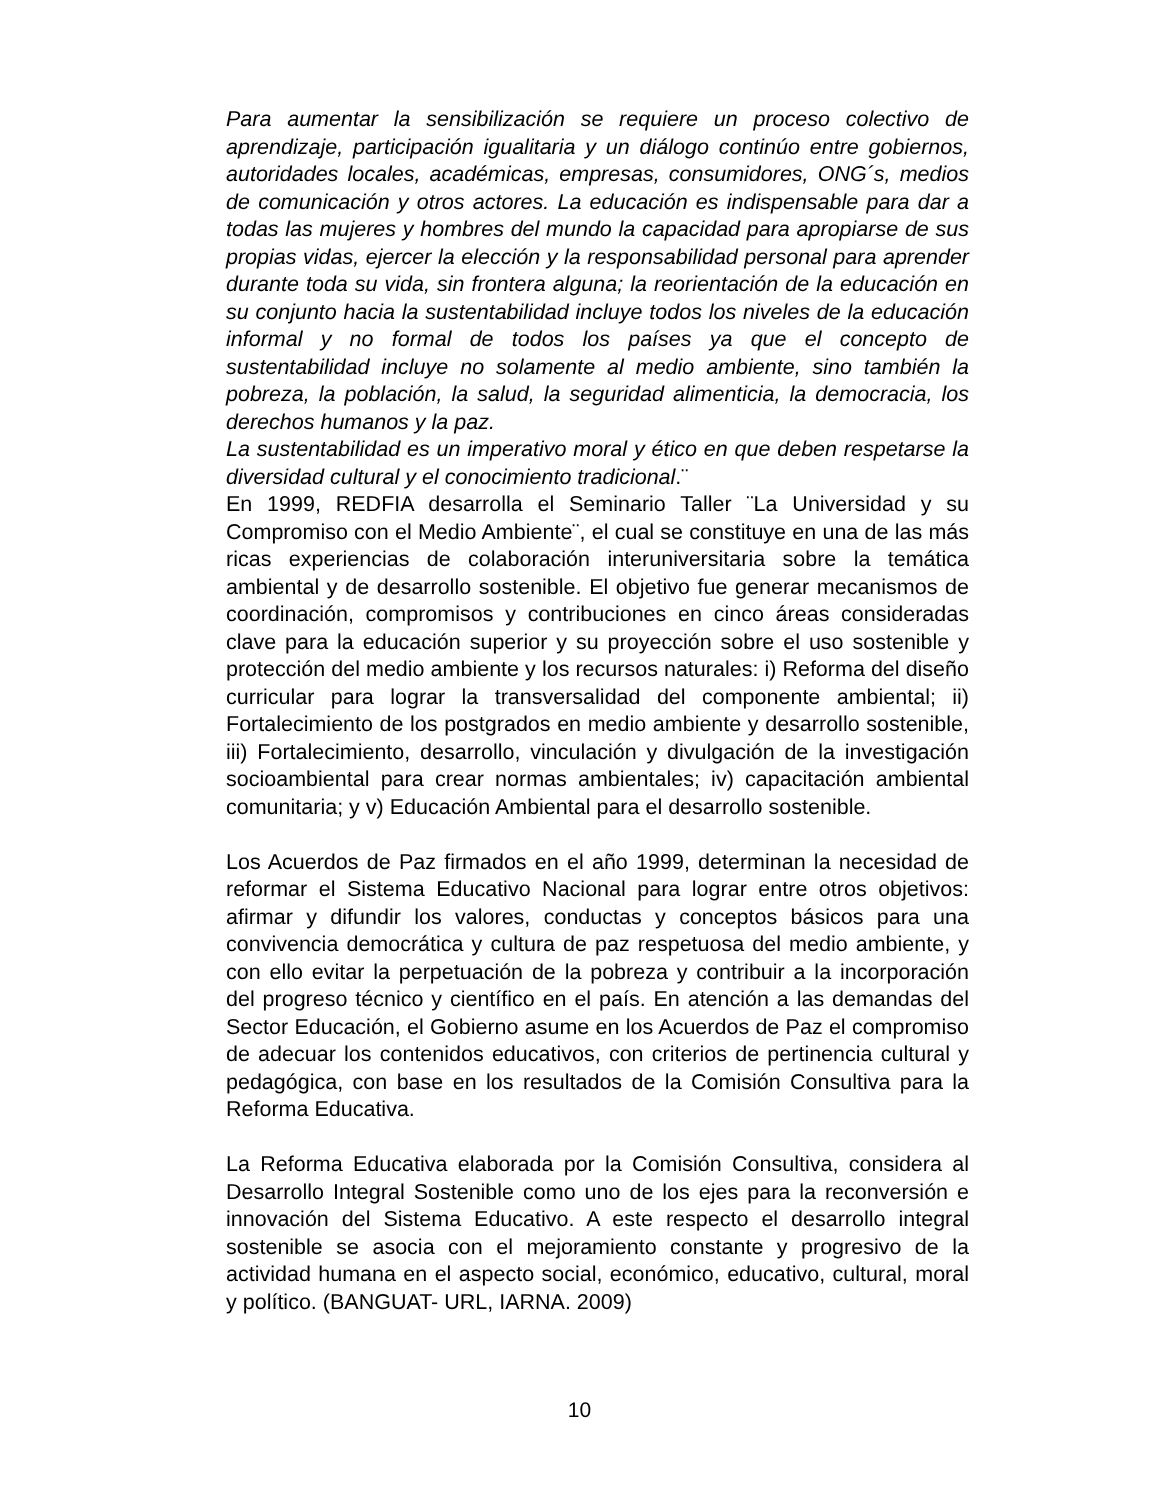Para aumentar la sensibilización se requiere un proceso colectivo de aprendizaje, participación igualitaria y un diálogo continúo entre gobiernos, autoridades locales, académicas, empresas, consumidores, ONG´s, medios de comunicación y otros actores. La educación es indispensable para dar a todas las mujeres y hombres del mundo la capacidad para apropiarse de sus propias vidas, ejercer la elección y la responsabilidad personal para aprender durante toda su vida, sin frontera alguna; la reorientación de la educación en su conjunto hacia la sustentabilidad incluye todos los niveles de la educación informal y no formal de todos los países ya que el concepto de sustentabilidad incluye no solamente al medio ambiente, sino también la pobreza, la población, la salud, la seguridad alimenticia, la democracia, los derechos humanos y la paz.
La sustentabilidad es un imperativo moral y ético en que deben respetarse la diversidad cultural y el conocimiento tradicional.¨
En 1999, REDFIA desarrolla el Seminario Taller ¨La Universidad y su Compromiso con el Medio Ambiente¨, el cual se constituye en una de las más ricas experiencias de colaboración interuniversitaria sobre la temática ambiental y de desarrollo sostenible. El objetivo fue generar mecanismos de coordinación, compromisos y contribuciones en cinco áreas consideradas clave para la educación superior y su proyección sobre el uso sostenible y protección del medio ambiente y los recursos naturales: i) Reforma del diseño curricular para lograr la transversalidad del componente ambiental; ii) Fortalecimiento de los postgrados en medio ambiente y desarrollo sostenible, iii) Fortalecimiento, desarrollo, vinculación y divulgación de la investigación socioambiental para crear normas ambientales; iv) capacitación ambiental comunitaria; y v) Educación Ambiental para el desarrollo sostenible.
Los Acuerdos de Paz firmados en el año 1999, determinan la necesidad de reformar el Sistema Educativo Nacional para lograr entre otros objetivos: afirmar y difundir los valores, conductas y conceptos básicos para una convivencia democrática y cultura de paz respetuosa del medio ambiente, y con ello evitar la perpetuación de la pobreza y contribuir a la incorporación del progreso técnico y científico en el país. En atención a las demandas del Sector Educación, el Gobierno asume en los Acuerdos de Paz el compromiso de adecuar los contenidos educativos, con criterios de pertinencia cultural y pedagógica, con base en los resultados de la Comisión Consultiva para la Reforma Educativa.
La Reforma Educativa elaborada por la Comisión Consultiva, considera al Desarrollo Integral Sostenible como uno de los ejes para la reconversión e innovación del Sistema Educativo. A este respecto el desarrollo integral sostenible se asocia con el mejoramiento constante y progresivo de la actividad humana en el aspecto social, económico, educativo, cultural, moral y político. (BANGUAT- URL, IARNA. 2009)
10